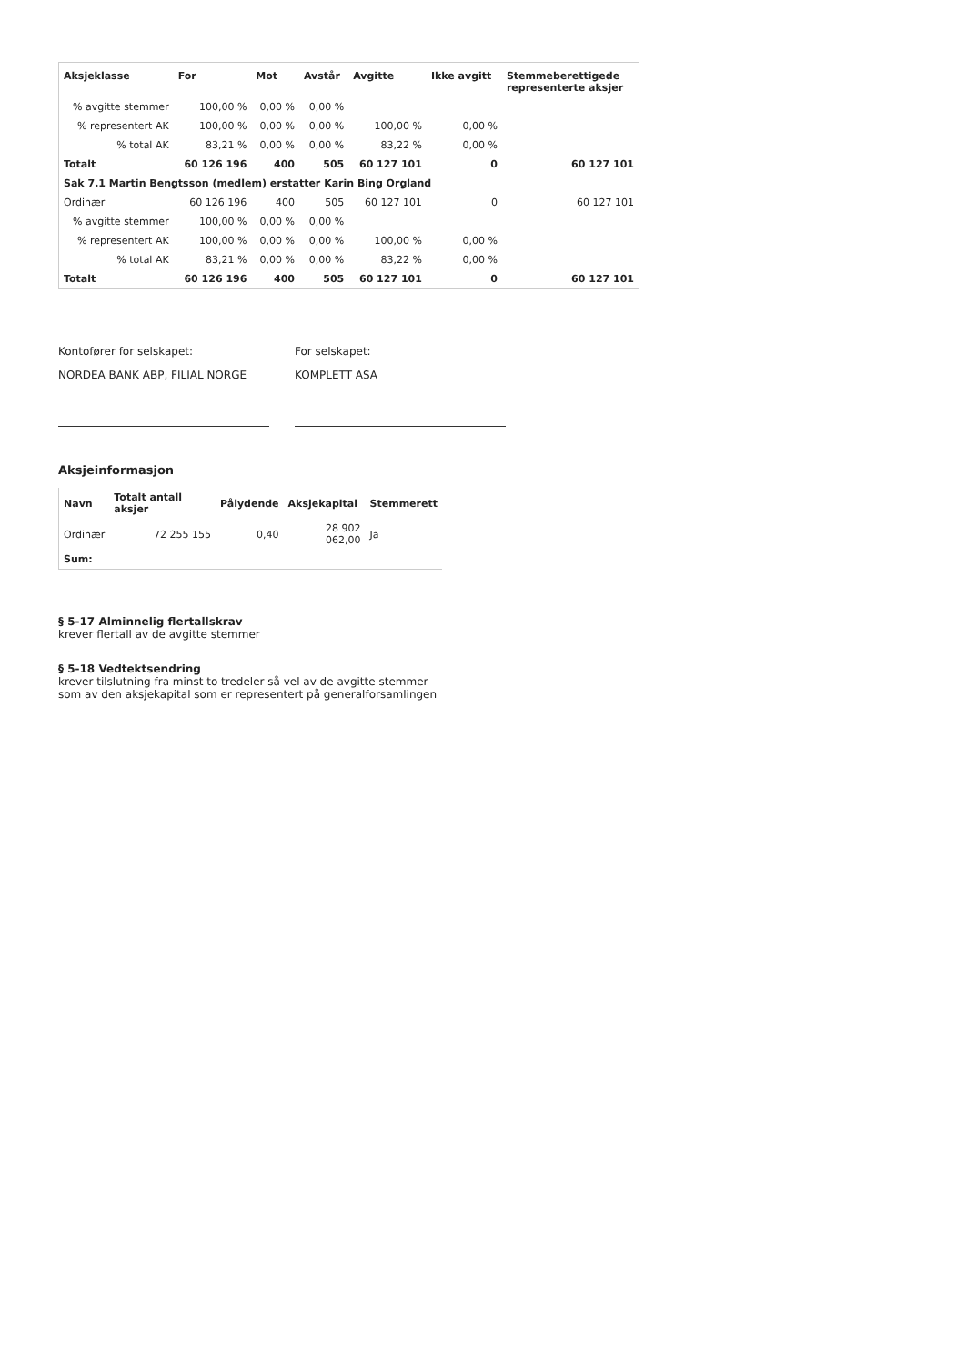| Aksjeklasse | For | Mot | Avstår | Avgitte | Ikke avgitt | Stemmeberettigede representerte aksjer |
| --- | --- | --- | --- | --- | --- | --- |
| % avgitte stemmer | 100,00 % | 0,00 % | 0,00 % | | | |
| % representert AK | 100,00 % | 0,00 % | 0,00 % | 100,00 % | 0,00 % | |
| % total AK | 83,21 % | 0,00 % | 0,00 % | 83,22 % | 0,00 % | |
| Totalt | 60 126 196 | 400 | 505 | 60 127 101 | 0 | 60 127 101 |
| Sak 7.1 Martin Bengtsson (medlem) erstatter Karin Bing Orgland | | | | | | |
| Ordinær | 60 126 196 | 400 | 505 | 60 127 101 | 0 | 60 127 101 |
| % avgitte stemmer | 100,00 % | 0,00 % | 0,00 % | | | |
| % representert AK | 100,00 % | 0,00 % | 0,00 % | 100,00 % | 0,00 % | |
| % total AK | 83,21 % | 0,00 % | 0,00 % | 83,22 % | 0,00 % | |
| Totalt | 60 126 196 | 400 | 505 | 60 127 101 | 0 | 60 127 101 |
Kontofører for selskapet:
NORDEA BANK ABP, FILIAL NORGE
For selskapet:
KOMPLETT ASA
Aksjeinformasjon
| Navn | Totalt antall aksjer | Pålydende | Aksjekapital | Stemmerett |
| --- | --- | --- | --- | --- |
| Ordinær | 72 255 155 | 0,40 | 28 902 062,00 | Ja |
| Sum: | | | | |
§ 5-17 Alminnelig flertallskrav
krever flertall av de avgitte stemmer
§ 5-18 Vedtektsendring
krever tilslutning fra minst to tredeler så vel av de avgitte stemmer
som av den aksjekapital som er representert på generalforsamlingen